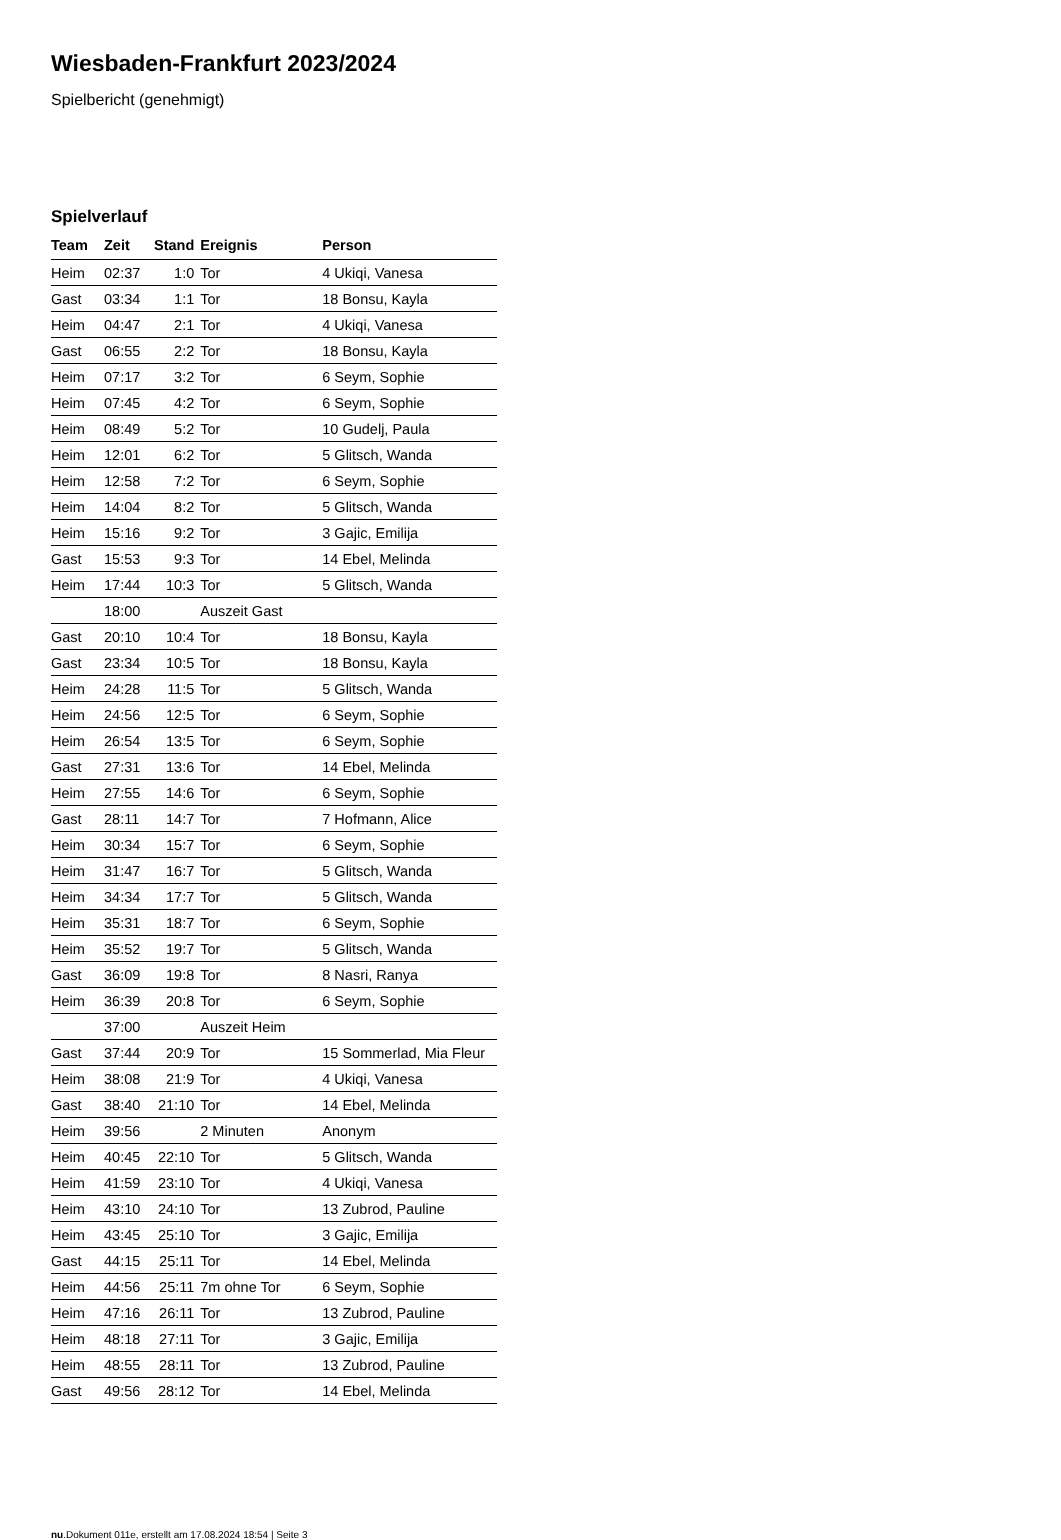Wiesbaden-Frankfurt 2023/2024
Spielbericht (genehmigt)
Spielverlauf
| Team | Zeit | Stand | Ereignis | Person |
| --- | --- | --- | --- | --- |
| Heim | 02:37 | 1:0 | Tor | 4 Ukiqi, Vanesa |
| Gast | 03:34 | 1:1 | Tor | 18 Bonsu, Kayla |
| Heim | 04:47 | 2:1 | Tor | 4 Ukiqi, Vanesa |
| Gast | 06:55 | 2:2 | Tor | 18 Bonsu, Kayla |
| Heim | 07:17 | 3:2 | Tor | 6 Seym, Sophie |
| Heim | 07:45 | 4:2 | Tor | 6 Seym, Sophie |
| Heim | 08:49 | 5:2 | Tor | 10 Gudelj, Paula |
| Heim | 12:01 | 6:2 | Tor | 5 Glitsch, Wanda |
| Heim | 12:58 | 7:2 | Tor | 6 Seym, Sophie |
| Heim | 14:04 | 8:2 | Tor | 5 Glitsch, Wanda |
| Heim | 15:16 | 9:2 | Tor | 3 Gajic, Emilija |
| Gast | 15:53 | 9:3 | Tor | 14 Ebel, Melinda |
| Heim | 17:44 | 10:3 | Tor | 5 Glitsch, Wanda |
| | 18:00 | | Auszeit Gast | |
| Gast | 20:10 | 10:4 | Tor | 18 Bonsu, Kayla |
| Gast | 23:34 | 10:5 | Tor | 18 Bonsu, Kayla |
| Heim | 24:28 | 11:5 | Tor | 5 Glitsch, Wanda |
| Heim | 24:56 | 12:5 | Tor | 6 Seym, Sophie |
| Heim | 26:54 | 13:5 | Tor | 6 Seym, Sophie |
| Gast | 27:31 | 13:6 | Tor | 14 Ebel, Melinda |
| Heim | 27:55 | 14:6 | Tor | 6 Seym, Sophie |
| Gast | 28:11 | 14:7 | Tor | 7 Hofmann, Alice |
| Heim | 30:34 | 15:7 | Tor | 6 Seym, Sophie |
| Heim | 31:47 | 16:7 | Tor | 5 Glitsch, Wanda |
| Heim | 34:34 | 17:7 | Tor | 5 Glitsch, Wanda |
| Heim | 35:31 | 18:7 | Tor | 6 Seym, Sophie |
| Heim | 35:52 | 19:7 | Tor | 5 Glitsch, Wanda |
| Gast | 36:09 | 19:8 | Tor | 8 Nasri, Ranya |
| Heim | 36:39 | 20:8 | Tor | 6 Seym, Sophie |
| | 37:00 | | Auszeit Heim | |
| Gast | 37:44 | 20:9 | Tor | 15 Sommerlad, Mia Fleur |
| Heim | 38:08 | 21:9 | Tor | 4 Ukiqi, Vanesa |
| Gast | 38:40 | 21:10 | Tor | 14 Ebel, Melinda |
| Heim | 39:56 | | 2 Minuten | Anonym |
| Heim | 40:45 | 22:10 | Tor | 5 Glitsch, Wanda |
| Heim | 41:59 | 23:10 | Tor | 4 Ukiqi, Vanesa |
| Heim | 43:10 | 24:10 | Tor | 13 Zubrod, Pauline |
| Heim | 43:45 | 25:10 | Tor | 3 Gajic, Emilija |
| Gast | 44:15 | 25:11 | Tor | 14 Ebel, Melinda |
| Heim | 44:56 | 25:11 | 7m ohne Tor | 6 Seym, Sophie |
| Heim | 47:16 | 26:11 | Tor | 13 Zubrod, Pauline |
| Heim | 48:18 | 27:11 | Tor | 3 Gajic, Emilija |
| Heim | 48:55 | 28:11 | Tor | 13 Zubrod, Pauline |
| Gast | 49:56 | 28:12 | Tor | 14 Ebel, Melinda |
nu.Dokument 011e, erstellt am 17.08.2024 18:54 | Seite 3